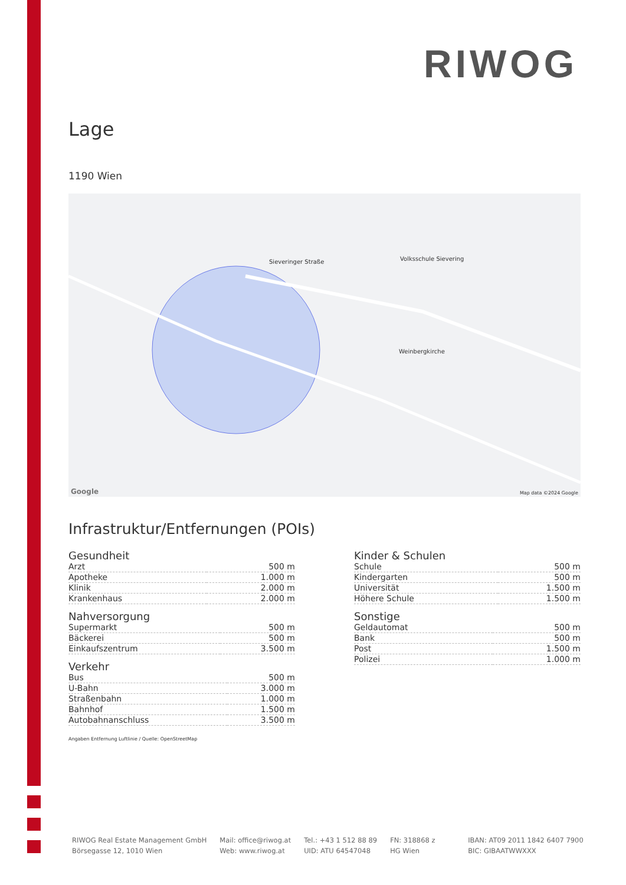RIWOG
Lage
1190 Wien
Sieveringer Straße
Weinbergkirche
Volksschule Sievering
Map data ©2024 Google Google
Infrastruktur/Entfernungen (POIs)
Gesundheit
| Arzt | 500 m |
| Apotheke | 1.000 m |
| Klinik | 2.000 m |
| Krankenhaus | 2.000 m |
Nahversorgung
| Supermarkt | 500 m |
| Bäckerei | 500 m |
| Einkaufszentrum | 3.500 m |
Verkehr
| Bus | 500 m |
| U-Bahn | 3.000 m |
| Straßenbahn | 1.000 m |
| Bahnhof | 1.500 m |
| Autobahnanschluss | 3.500 m |
Angaben Entfernung Luftlinie / Quelle: OpenStreetMap
Kinder & Schulen
| Schule | 500 m |
| Kindergarten | 500 m |
| Universität | 1.500 m |
| Höhere Schule | 1.500 m |
Sonstige
| Geldautomat | 500 m |
| Bank | 500 m |
| Post | 1.500 m |
| Polizei | 1.000 m |
RIWOG Real Estate Management GmbH
Börsegasse 12, 1010 Wien
Mail: office@riwog.at
Web: www.riwog.at
Tel.: +43 1 512 88 89
UID: ATU 64547048
FN: 318868 z
HG Wien
IBAN: AT09 2011 1842 6407 7900
BIC: GIBAATWWXXX